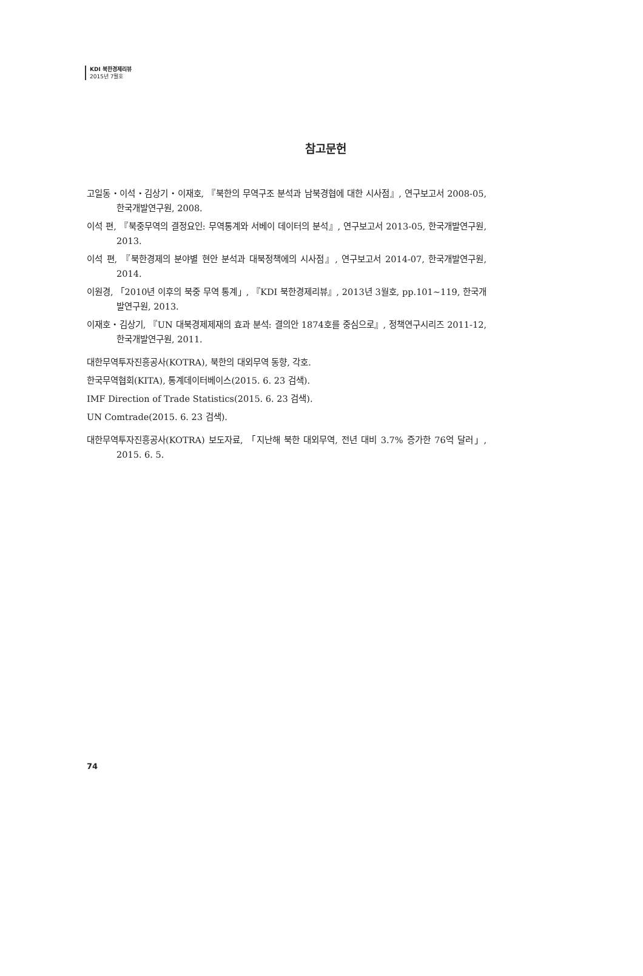KDI 북한경제리뷰
2015년 7월호
참고문헌
고일동・이석・김상기・이재호, 『북한의 무역구조 분석과 남북경협에 대한 시사점』, 연구보고서 2008-05, 한국개발연구원, 2008.
이석 편, 『북중무역의 결정요인: 무역통계와 서베이 데이터의 분석』, 연구보고서 2013-05, 한국개발연구원, 2013.
이석 편, 『북한경제의 분야별 현안 분석과 대북정책에의 시사점』, 연구보고서 2014-07, 한국개발연구원, 2014.
이원경, 「2010년 이후의 북중 무역 통계」, 『KDI 북한경제리뷰』, 2013년 3월호, pp.101~119, 한국개발연구원, 2013.
이재호・김상기, 『UN 대북경제제재의 효과 분석: 결의안 1874호를 중심으로』, 정책연구시리즈 2011-12, 한국개발연구원, 2011.
대한무역투자진흥공사(KOTRA), 북한의 대외무역 동향, 각호.
한국무역협회(KITA), 통계데이터베이스(2015. 6. 23 검색).
IMF Direction of Trade Statistics(2015. 6. 23 검색).
UN Comtrade(2015. 6. 23 검색).
대한무역투자진흥공사(KOTRA) 보도자료, 「지난해 북한 대외무역, 전년 대비 3.7% 증가한 76억 달러」, 2015. 6. 5.
74